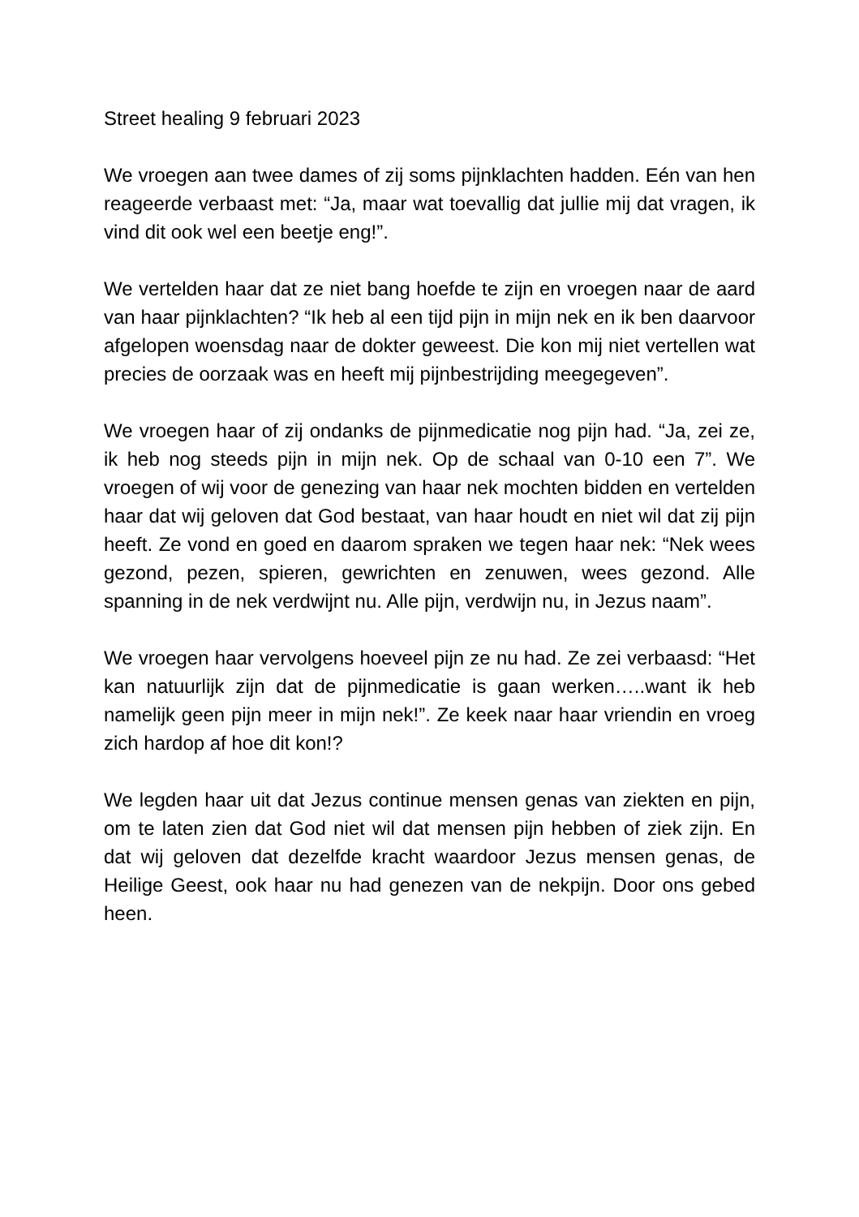Street healing 9 februari 2023
We vroegen aan twee dames of zij soms pijnklachten hadden. Eén van hen reageerde verbaast met: “Ja, maar wat toevallig dat jullie mij dat vragen, ik vind dit ook wel een beetje eng!”.
We vertelden haar dat ze niet bang hoefde te zijn en vroegen naar de aard van haar pijnklachten? “Ik heb al een tijd pijn in mijn nek en ik ben daarvoor afgelopen woensdag naar de dokter geweest. Die kon mij niet vertellen wat precies de oorzaak was en heeft mij pijnbestrijding meegegeven”.
We vroegen haar of zij ondanks de pijnmedicatie nog pijn had. “Ja, zei ze, ik heb nog steeds pijn in mijn nek. Op de schaal van 0-10 een 7”. We vroegen of wij voor de genezing van haar nek mochten bidden en vertelden haar dat wij geloven dat God bestaat, van haar houdt en niet wil dat zij pijn heeft. Ze vond en goed en daarom spraken we tegen haar nek: “Nek wees gezond, pezen, spieren, gewrichten en zenuwen, wees gezond. Alle spanning in de nek verdwijnt nu. Alle pijn, verdwijn nu, in Jezus naam”.
We vroegen haar vervolgens hoeveel pijn ze nu had. Ze zei verbaasd: “Het kan natuurlijk zijn dat de pijnmedicatie is gaan werken…..want ik heb namelijk geen pijn meer in mijn nek!”. Ze keek naar haar vriendin en vroeg zich hardop af hoe dit kon!?
We legden haar uit dat Jezus continue mensen genas van ziekten en pijn, om te laten zien dat God niet wil dat mensen pijn hebben of ziek zijn. En dat wij geloven dat dezelfde kracht waardoor Jezus mensen genas, de Heilige Geest, ook haar nu had genezen van de nekpijn. Door ons gebed heen.